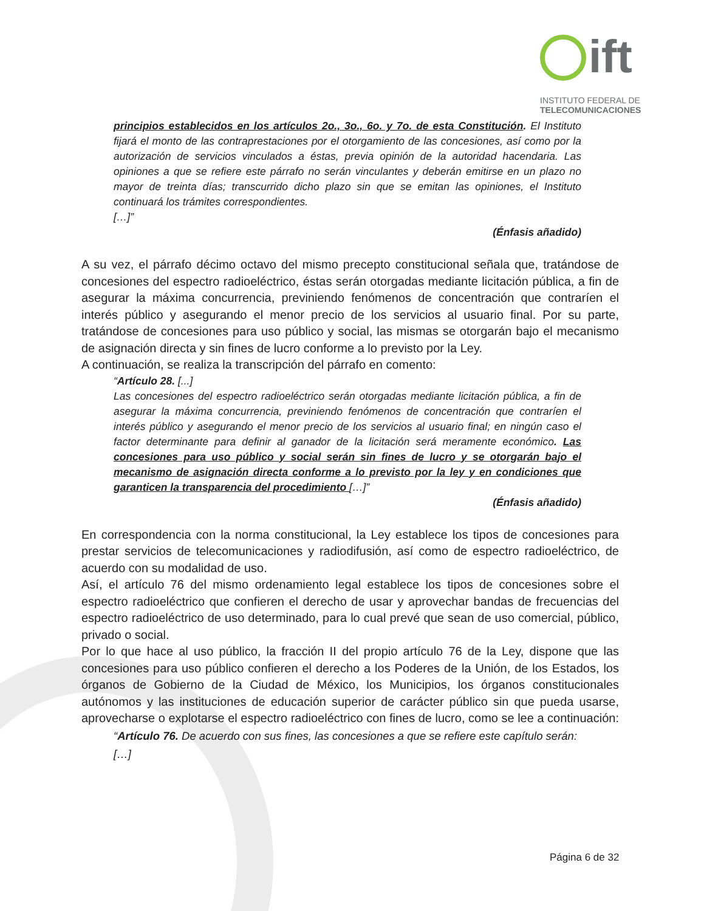ift
INSTITUTO FEDERAL DE
TELECOMUNICACIONES
principios establecidos en los artículos 2o., 3o., 6o. y 7o. de esta Constitución. El Instituto fijará el monto de las contraprestaciones por el otorgamiento de las concesiones, así como por la autorización de servicios vinculados a éstas, previa opinión de la autoridad hacendaria. Las opiniones a que se refiere este párrafo no serán vinculantes y deberán emitirse en un plazo no mayor de treinta días; transcurrido dicho plazo sin que se emitan las opiniones, el Instituto continuará los trámites correspondientes.
[…]”
(Énfasis añadido)
A su vez, el párrafo décimo octavo del mismo precepto constitucional señala que, tratándose de concesiones del espectro radioeléctrico, éstas serán otorgadas mediante licitación pública, a fin de asegurar la máxima concurrencia, previniendo fenómenos de concentración que contraríen el interés público y asegurando el menor precio de los servicios al usuario final. Por su parte, tratándose de concesiones para uso público y social, las mismas se otorgarán bajo el mecanismo de asignación directa y sin fines de lucro conforme a lo previsto por la Ley.
A continuación, se realiza la transcripción del párrafo en comento:
“Artículo 28. [...]
Las concesiones del espectro radioeléctrico serán otorgadas mediante licitación pública, a fin de asegurar la máxima concurrencia, previniendo fenómenos de concentración que contraríen el interés público y asegurando el menor precio de los servicios al usuario final; en ningún caso el factor determinante para definir al ganador de la licitación será meramente económico. Las concesiones para uso público y social serán sin fines de lucro y se otorgarán bajo el mecanismo de asignación directa conforme a lo previsto por la ley y en condiciones que garanticen la transparencia del procedimiento […]”
(Énfasis añadido)
En correspondencia con la norma constitucional, la Ley establece los tipos de concesiones para prestar servicios de telecomunicaciones y radiodifusión, así como de espectro radioeléctrico, de acuerdo con su modalidad de uso.
Así, el artículo 76 del mismo ordenamiento legal establece los tipos de concesiones sobre el espectro radioeléctrico que confieren el derecho de usar y aprovechar bandas de frecuencias del espectro radioeléctrico de uso determinado, para lo cual prevé que sean de uso comercial, público, privado o social.
Por lo que hace al uso público, la fracción II del propio artículo 76 de la Ley, dispone que las concesiones para uso público confieren el derecho a los Poderes de la Unión, de los Estados, los órganos de Gobierno de la Ciudad de México, los Municipios, los órganos constitucionales autónomos y las instituciones de educación superior de carácter público sin que pueda usarse, aprovecharse o explotarse el espectro radioeléctrico con fines de lucro, como se lee a continuación:
“Artículo 76. De acuerdo con sus fines, las concesiones a que se refiere este capítulo serán:
[…]
Página 6 de 32